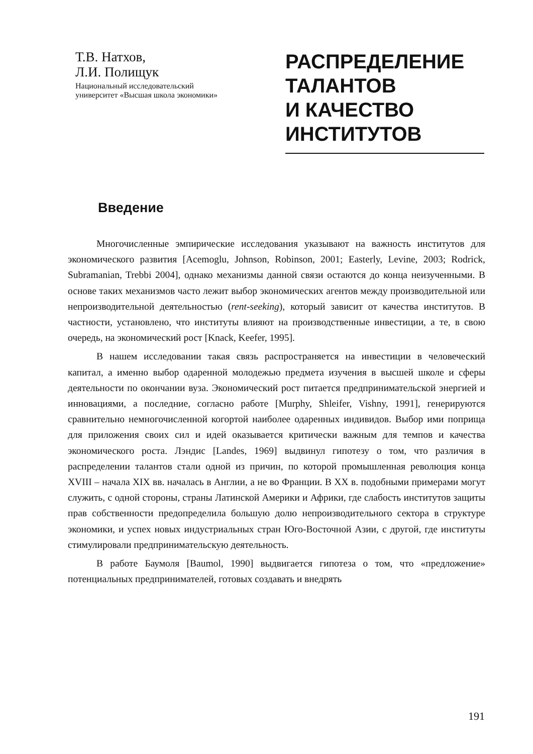Т.В. Натхов,
Л.И. Полищук
Национальный исследовательский
университет «Высшая школа экономики»
РАСПРЕДЕЛЕНИЕ
ТАЛАНТОВ
И КАЧЕСТВО
ИНСТИТУТОВ
Введение
Многочисленные эмпирические исследования указывают на важность институтов для экономического развития [Acemoglu, Johnson, Robinson, 2001; Easterly, Levine, 2003; Rodrick, Subramanian, Trebbi 2004], однако механизмы данной связи остаются до конца неизученными. В основе таких механизмов часто лежит выбор экономических агентов между производительной или непроизводительной деятельностью (rent-seeking), который зависит от качества институтов. В частности, установлено, что институты влияют на производственные инвестиции, а те, в свою очередь, на экономический рост [Knack, Keefer, 1995].
В нашем исследовании такая связь распространяется на инвестиции в человеческий капитал, а именно выбор одаренной молодежью предмета изучения в высшей школе и сферы деятельности по окончании вуза. Экономический рост питается предпринимательской энергией и инновациями, а последние, согласно работе [Murphy, Shleifer, Vishny, 1991], генерируются сравнительно немногочисленной когортой наиболее одаренных индивидов. Выбор ими поприща для приложения своих сил и идей оказывается критически важным для темпов и качества экономического роста. Лэндис [Landes, 1969] выдвинул гипотезу о том, что различия в распределении талантов стали одной из причин, по которой промышленная революция конца XVIII – начала XIX вв. началась в Англии, а не во Франции. В XX в. подобными примерами могут служить, с одной стороны, страны Латинской Америки и Африки, где слабость институтов защиты прав собственности предопределила большую долю непроизводительного сектора в структуре экономики, и успех новых индустриальных стран Юго-Восточной Азии, с другой, где институты стимулировали предпринимательскую деятельность.
В работе Баумоля [Baumol, 1990] выдвигается гипотеза о том, что «предложение» потенциальных предпринимателей, готовых создавать и внедрять
191